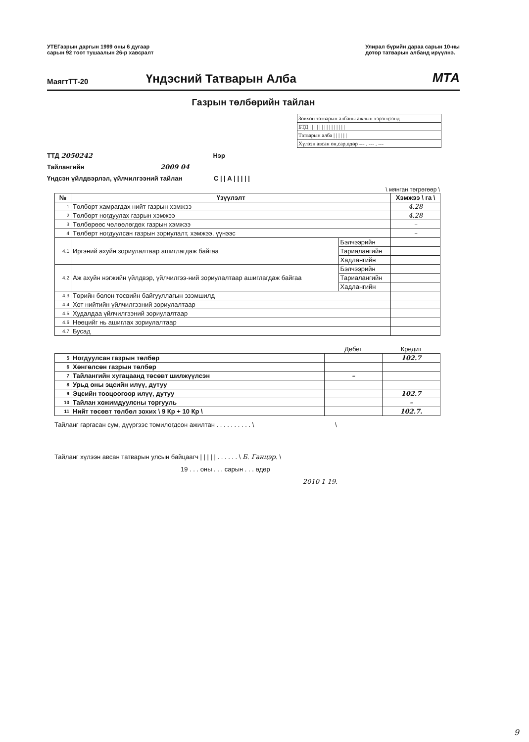УТЕГазрын даргын 1999 оны 6 дугаар
сарын 92 тоот тушаалын 26-р хавсралт
Улирал бүрийн дараа сарын 10-ны
дотор татварын албанд ирүүлнэ.
МаягтТТ-20
Үндэсний Татварын Алба
МТА
Газрын төлбөрийн тайлан
Зөвхөн татварын албаны ажлын хэрэгцээнд
БТД | | | | | | | | | | | | | | |
Татварын алба | | | | | |
Хүлээн авсан он,сар,өдөр --- . --- . ---
ТТД 2050242 Нэр
Тайлангийн 2009 04
Үндсэн үйлдвэрлэл, үйлчилгээний тайлан С | | А | | | | |
\ мянган төгрөгөөр \
| № | Үзүүлэлт | | Хэмжээ \ га \ |
| --- | --- | --- | --- |
| 1 | Төлбөрт хамрагдах нийт газрын хэмжээ | | 4.28 |
| 2 | Төлбөрт ногдуулах газрын хэмжээ | | 4.28 |
| 3 | Төлбөрөөс чөлөөлөгдөх газрын хэмжээ | | – |
| 4 | Төлбөрт ногдуулсан газрын зориулалт, хэмжээ, үүнээс | | – |
| 4.1 | Иргэний ахуйн зориулалтаар ашиглагдаж байгаа | Бэлчээрийн | |
| | | Тариалангийн | |
| | | Хадлангийн | |
| 4.2 | Аж ахуйн нэгжийн үйлдвэр, үйлчилгээ-ний зориулалтаар ашиглагдаж байгаа | Бэлчээрийн | |
| | | Тариалангийн | |
| | | Хадлангийн | |
| 4.3 | Төрийн болон төсвийн байгууллагын эзэмшилд | | |
| 4.4 | Хот нийтийн үйлчилгээний зориулалтаар | | |
| 4.5 | Худалдаа үйлчилгээний зориулалтаар | | |
| 4.6 | Нөөцийг нь ашиглах зориулалтаар | | |
| 4.7 | Бусад | | |
| | | Дебет | Кредит |
| 5 | Ногдуулсан газрын төлбөр | | 102.7 |
| 6 | Хөнгөлсөн газрын төлбөр | | |
| 7 | Тайлангийн хугацаанд төсөвт шилжүүлсэн | – | |
| 8 | Урьд оны эцсийн илүү, дутуу | | |
| 9 | Эцсийн тооцоогоор илүү, дутуу | | 102.7 |
| 10 | Тайлан хожимдуулсны торгууль | | – |
| 11 | Нийт төсөвт төлбөл зохих \ 9 Кр + 10 Кр \ | | 102.7. |
Тайланг гаргасан сум, дүүргээс томилогдсон ажилтан . . . . . . . . . . \ \
Тайланг хүлээн авсан татварын улсын байцаагч | | | | | . . . . . . \ Б. Ганцэр. \
19 . . . оны . . . сарын . . . өдөр
2010 1 19.
9